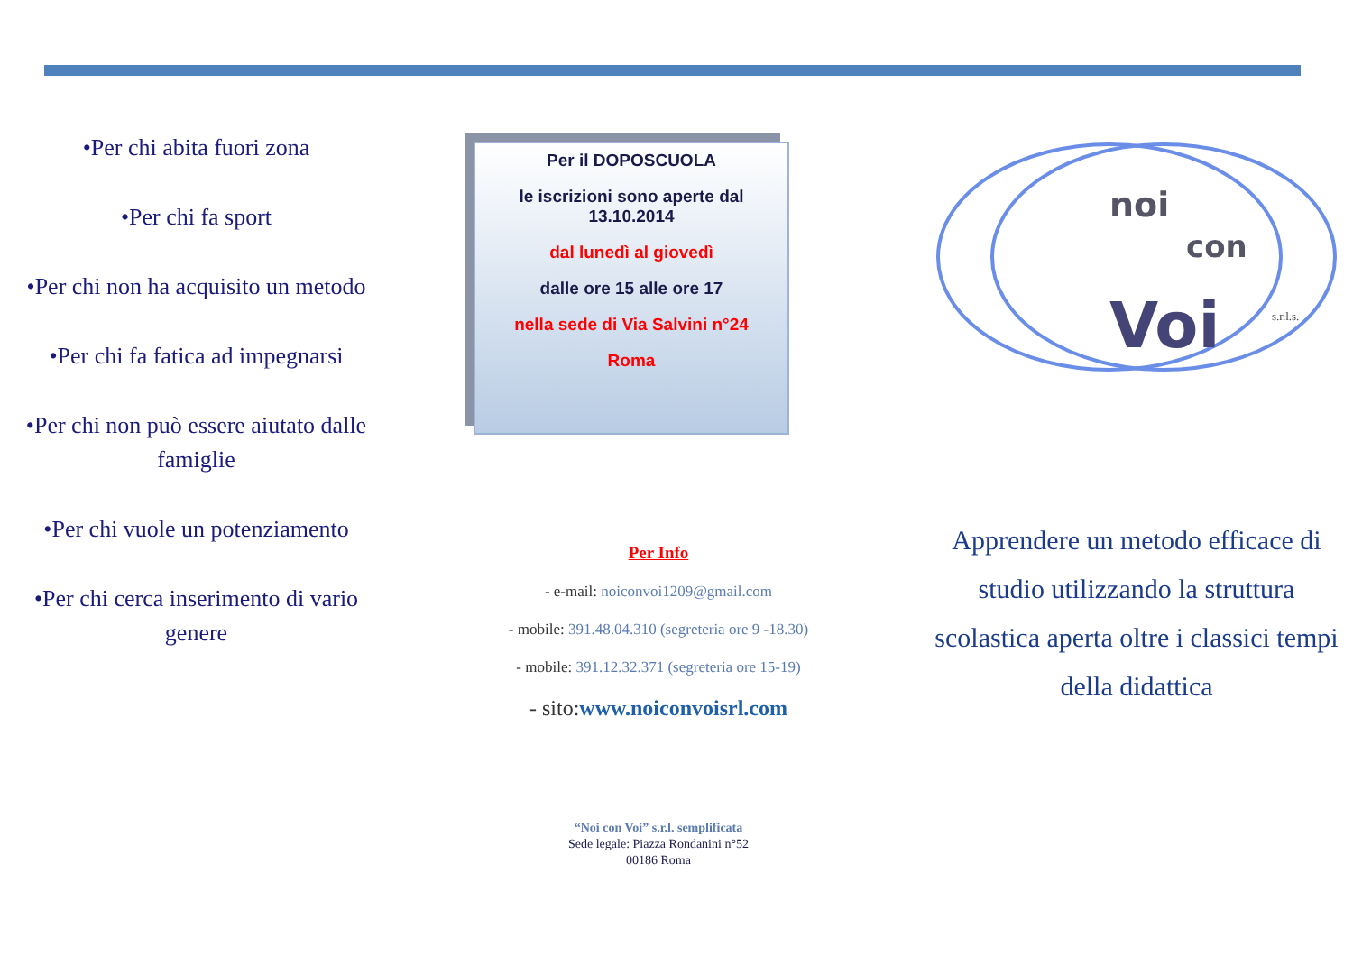•Per chi abita fuori zona
•Per chi fa sport
•Per chi non ha acquisito un metodo
•Per chi fa fatica ad impegnarsi
•Per chi non può essere aiutato dalle famiglie
•Per chi vuole un potenziamento
•Per chi cerca inserimento di vario genere
Per il DOPOSCUOLA
le iscrizioni sono aperte dal 13.10.2014
dal lunedì al giovedì
dalle ore 15 alle ore 17
nella sede di Via Salvini n°24
Roma
Per Info
- e-mail: noiconvoi1209@gmail.com
- mobile: 391.48.04.310 (segreteria ore 9 -18.30)
- mobile: 391.12.32.371 (segreteria ore 15-19)
- sito:www.noiconvoisrl.com
“Noi con Voi” s.r.l. semplificata
Sede legale: Piazza Rondanini n°52
00186 Roma
noi
con
Voi
s.r.l.s.
Apprendere un metodo efficace di studio utilizzando la struttura scolastica aperta oltre i classici tempi della didattica